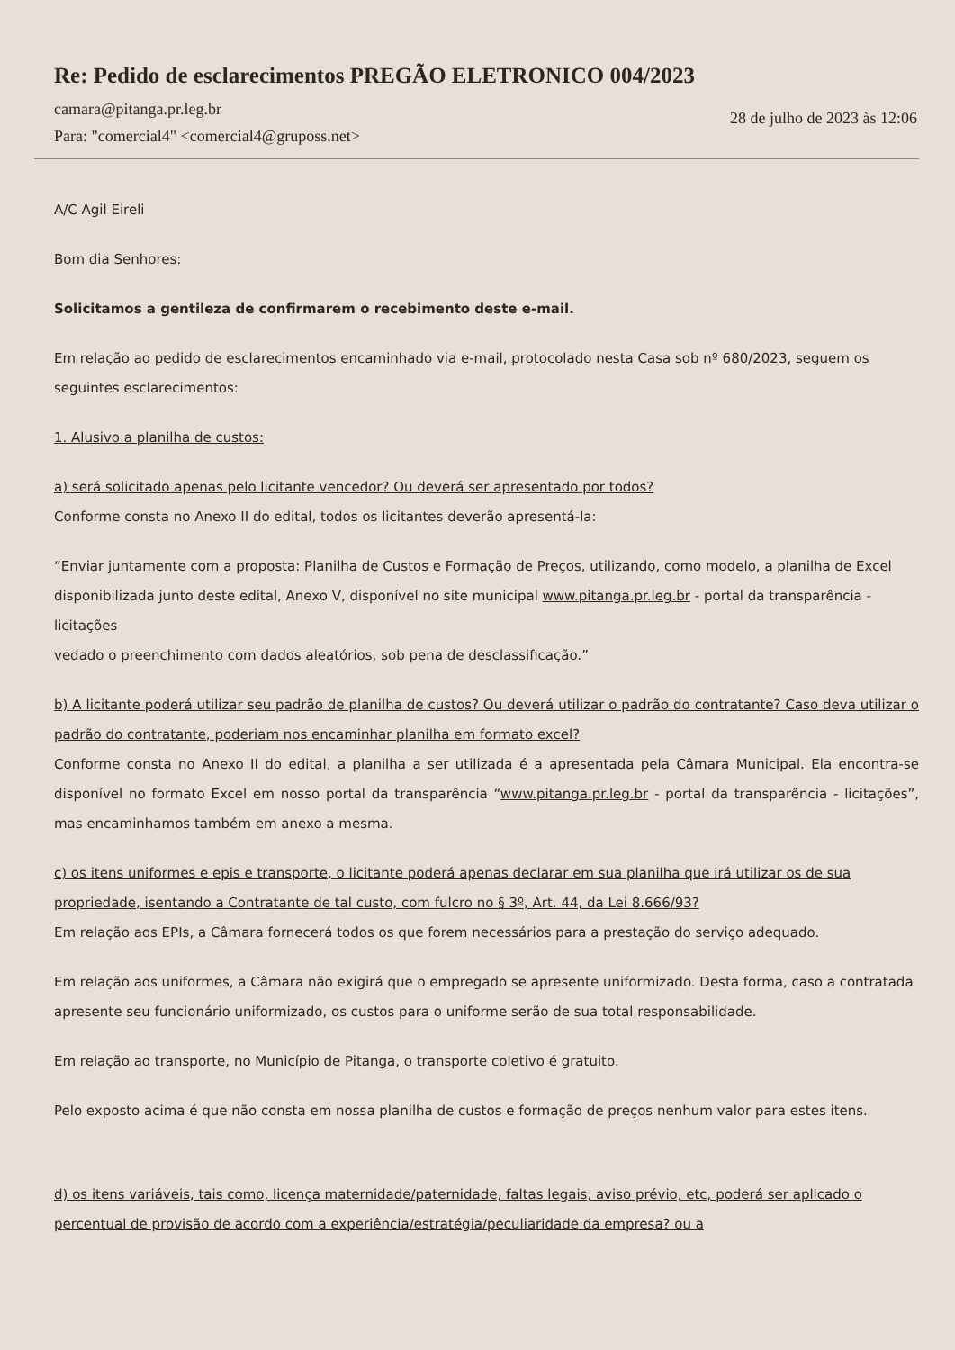Re: Pedido de esclarecimentos PREGÃO ELETRONICO 004/2023
camara@pitanga.pr.leg.br
Para: "comercial4" <comercial4@gruposs.net>
28 de julho de 2023 às 12:06
A/C Agil Eireli
Bom dia Senhores:
Solicitamos a gentileza de confirmarem o recebimento deste e-mail.
Em relação ao pedido de esclarecimentos encaminhado via e-mail, protocolado nesta Casa sob nº 680/2023, seguem os seguintes esclarecimentos:
1. Alusivo a planilha de custos:
a) será solicitado apenas pelo licitante vencedor? Ou deverá ser apresentado por todos?
Conforme consta no Anexo II do edital, todos os licitantes deverão apresentá-la:
“Enviar juntamente com a proposta: Planilha de Custos e Formação de Preços, utilizando, como modelo, a planilha de Excel disponibilizada junto deste edital, Anexo V, disponível no site municipal www.pitanga.pr.leg.br - portal da transparência - licitações
vedado o preenchimento com dados aleatórios, sob pena de desclassificação.”
b) A licitante poderá utilizar seu padrão de planilha de custos? Ou deverá utilizar o padrão do contratante? Caso deva utilizar o padrão do contratante, poderiam nos encaminhar planilha em formato excel?
Conforme consta no Anexo II do edital, a planilha a ser utilizada é a apresentada pela Câmara Municipal. Ela encontra-se disponível no formato Excel em nosso portal da transparência “www.pitanga.pr.leg.br - portal da transparência - licitações”, mas encaminhamos também em anexo a mesma.
c) os itens uniformes e epis e transporte, o licitante poderá apenas declarar em sua planilha que irá utilizar os de sua propriedade, isentando a Contratante de tal custo, com fulcro no § 3º, Art. 44, da Lei 8.666/93?
Em relação aos EPIs, a Câmara fornecerá todos os que forem necessários para a prestação do serviço adequado.
Em relação aos uniformes, a Câmara não exigirá que o empregado se apresente uniformizado. Desta forma, caso a contratada apresente seu funcionário uniformizado, os custos para o uniforme serão de sua total responsabilidade.
Em relação ao transporte, no Município de Pitanga, o transporte coletivo é gratuito.
Pelo exposto acima é que não consta em nossa planilha de custos e formação de preços nenhum valor para estes itens.
d) os itens variáveis, tais como, licença maternidade/paternidade, faltas legais, aviso prévio, etc, poderá ser aplicado o percentual de provisão de acordo com a experiência/estratégia/peculiaridade da empresa? ou a